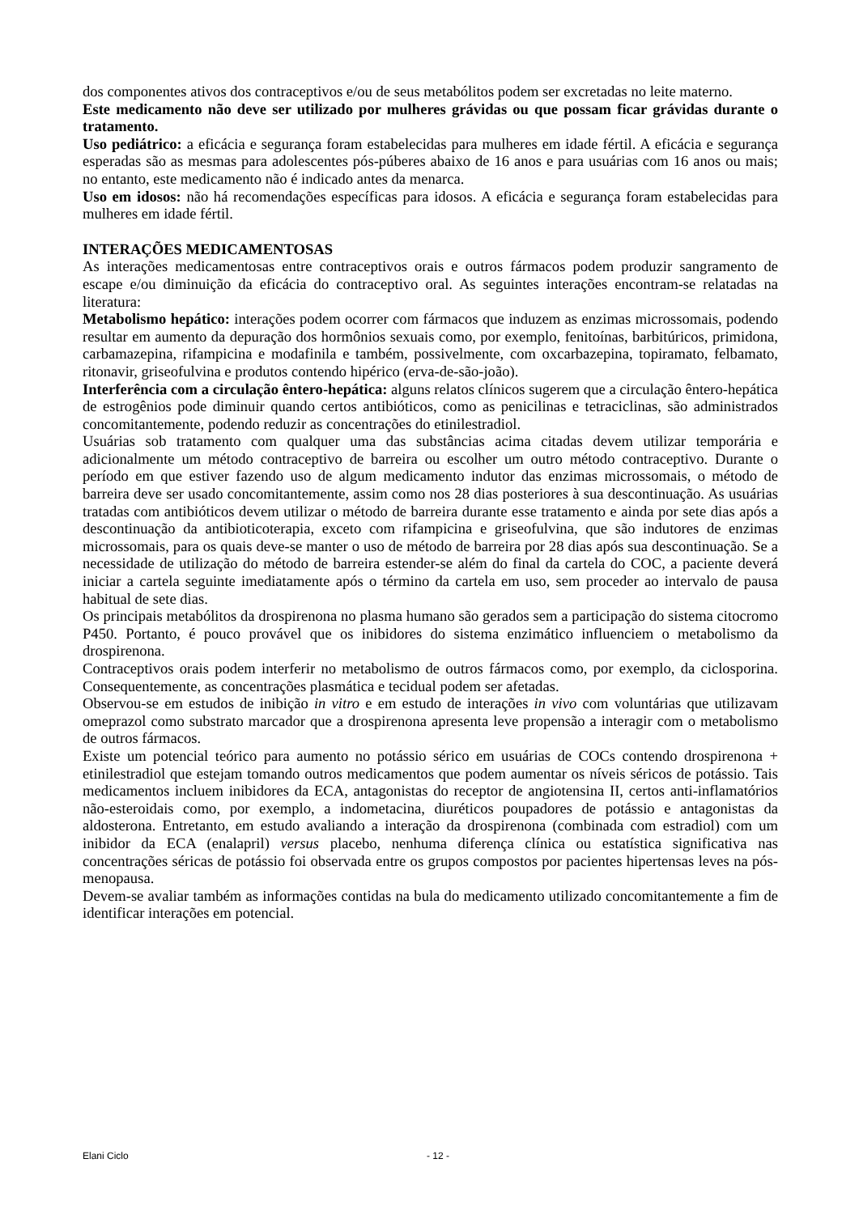dos componentes ativos dos contraceptivos e/ou de seus metabólitos podem ser excretadas no leite materno.
Este medicamento não deve ser utilizado por mulheres grávidas ou que possam ficar grávidas durante o tratamento.
Uso pediátrico: a eficácia e segurança foram estabelecidas para mulheres em idade fértil. A eficácia e segurança esperadas são as mesmas para adolescentes pós-púberes abaixo de 16 anos e para usuárias com 16 anos ou mais; no entanto, este medicamento não é indicado antes da menarca.
Uso em idosos: não há recomendações específicas para idosos. A eficácia e segurança foram estabelecidas para mulheres em idade fértil.
INTERAÇÕES MEDICAMENTOSAS
As interações medicamentosas entre contraceptivos orais e outros fármacos podem produzir sangramento de escape e/ou diminuição da eficácia do contraceptivo oral. As seguintes interações encontram-se relatadas na literatura:
Metabolismo hepático: interações podem ocorrer com fármacos que induzem as enzimas microssomais, podendo resultar em aumento da depuração dos hormônios sexuais como, por exemplo, fenitoínas, barbitúricos, primidona, carbamazepina, rifampicina e modafinila e também, possivelmente, com oxcarbazepina, topiramato, felbamato, ritonavir, griseofulvina e produtos contendo hipérico (erva-de-são-joão).
Interferência com a circulação êntero-hepática: alguns relatos clínicos sugerem que a circulação êntero-hepática de estrogênios pode diminuir quando certos antibióticos, como as penicilinas e tetraciclinas, são administrados concomitantemente, podendo reduzir as concentrações do etinilestradiol.
Usuárias sob tratamento com qualquer uma das substâncias acima citadas devem utilizar temporária e adicionalmente um método contraceptivo de barreira ou escolher um outro método contraceptivo. Durante o período em que estiver fazendo uso de algum medicamento indutor das enzimas microssomais, o método de barreira deve ser usado concomitantemente, assim como nos 28 dias posteriores à sua descontinuação. As usuárias tratadas com antibióticos devem utilizar o método de barreira durante esse tratamento e ainda por sete dias após a descontinuação da antibioticoterapia, exceto com rifampicina e griseofulvina, que são indutores de enzimas microssomais, para os quais deve-se manter o uso de método de barreira por 28 dias após sua descontinuação. Se a necessidade de utilização do método de barreira estender-se além do final da cartela do COC, a paciente deverá iniciar a cartela seguinte imediatamente após o término da cartela em uso, sem proceder ao intervalo de pausa habitual de sete dias.
Os principais metabólitos da drospirenona no plasma humano são gerados sem a participação do sistema citocromo P450. Portanto, é pouco provável que os inibidores do sistema enzimático influenciem o metabolismo da drospirenona.
Contraceptivos orais podem interferir no metabolismo de outros fármacos como, por exemplo, da ciclosporina. Consequentemente, as concentrações plasmática e tecidual podem ser afetadas.
Observou-se em estudos de inibição in vitro e em estudo de interações in vivo com voluntárias que utilizavam omeprazol como substrato marcador que a drospirenona apresenta leve propensão a interagir com o metabolismo de outros fármacos.
Existe um potencial teórico para aumento no potássio sérico em usuárias de COCs contendo drospirenona + etinilestradiol que estejam tomando outros medicamentos que podem aumentar os níveis séricos de potássio. Tais medicamentos incluem inibidores da ECA, antagonistas do receptor de angiotensina II, certos anti-inflamatórios não-esteroidais como, por exemplo, a indometacina, diuréticos poupadores de potássio e antagonistas da aldosterona. Entretanto, em estudo avaliando a interação da drospirenona (combinada com estradiol) com um inibidor da ECA (enalapril) versus placebo, nenhuma diferença clínica ou estatística significativa nas concentrações séricas de potássio foi observada entre os grupos compostos por pacientes hipertensas leves na pós-menopausa.
Devem-se avaliar também as informações contidas na bula do medicamento utilizado concomitantemente a fim de identificar interações em potencial.
Elani Ciclo - 12 -